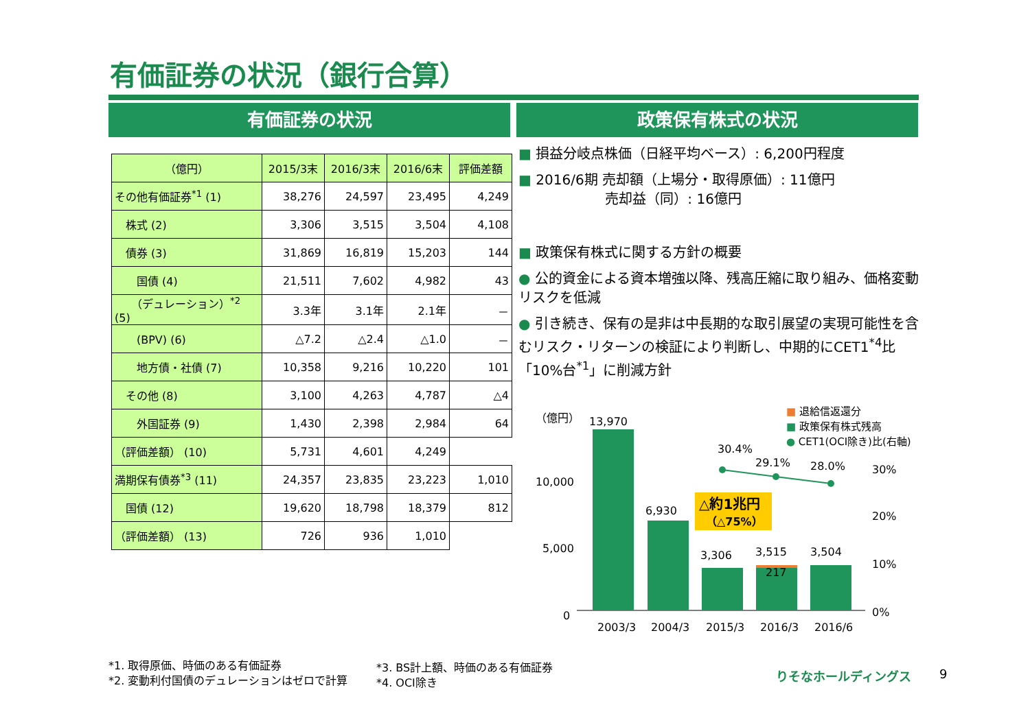有価証券の状況（銀行合算）
有価証券の状況 政策保有株式の状況
| （億円） | 2015/3末 | 2016/3末 | 2016/6末 | 評価差額 |
| --- | --- | --- | --- | --- |
| その他有価証券<sup>*1</sup> (1) | 38,276 | 24,597 | 23,495 | 4,249 |
| 株式 (2) | 3,306 | 3,515 | 3,504 | 4,108 |
| 債券 (3) | 31,869 | 16,819 | 15,203 | 144 |
| 国債 (4) | 21,511 | 7,602 | 4,982 | 43 |
| （デュレーション）<sup>*2</sup> (5) | 3.3年 | 3.1年 | 2.1年 | － |
| (BPV) (6) | △7.2 | △2.4 | △1.0 | － |
| 地方債・社債 (7) | 10,358 | 9,216 | 10,220 | 101 |
| その他 (8) | 3,100 | 4,263 | 4,787 | △4 |
| 外国証券 (9) | 1,430 | 2,398 | 2,984 | 64 |
| （評価差額） (10) | 5,731 | 4,601 | 4,249 | |
| 満期保有債券<sup>*3</sup> (11) | 24,357 | 23,835 | 23,223 | 1,010 |
| 国債 (12) | 19,620 | 18,798 | 18,379 | 812 |
| （評価差額） (13) | 726 | 936 | 1,010 | |
■ 損益分岐点株価（日経平均ベース）: 6,200円程度
■ 2016/6期 売却額（上場分・取得原価）: 11億円
　　　　　　 売却益（同）: 16億円
■ 政策保有株式に関する方針の概要
● 公的資金による資本増強以降、残高圧縮に取り組み、価格変動リスクを低減
● 引き続き、保有の是非は中長期的な取引展望の実現可能性を含むリスク・リターンの検証により判断し、中期的にCET1<sup>*4</sup>比「10%台<sup>*1</sup>」に削減方針
（億円）
10,000
5,000
0
30%
20%
10%
0%
13,970
6,930
3,306
3,515
217
3,504
30.4%
29.1%
28.0%
△約1兆円
（△75%）
2003/3
2004/3
2015/3
2016/3
2016/6
■ 退給信返還分
■ 政策保有株式残高
● CET1(OCI除き)比(右軸)
*1. 取得原価、時価のある有価証券
*2. 変動利付国債のデュレーションはゼロで計算
*3. BS計上額、時価のある有価証券
*4. OCI除き
りそなホールディングス 9